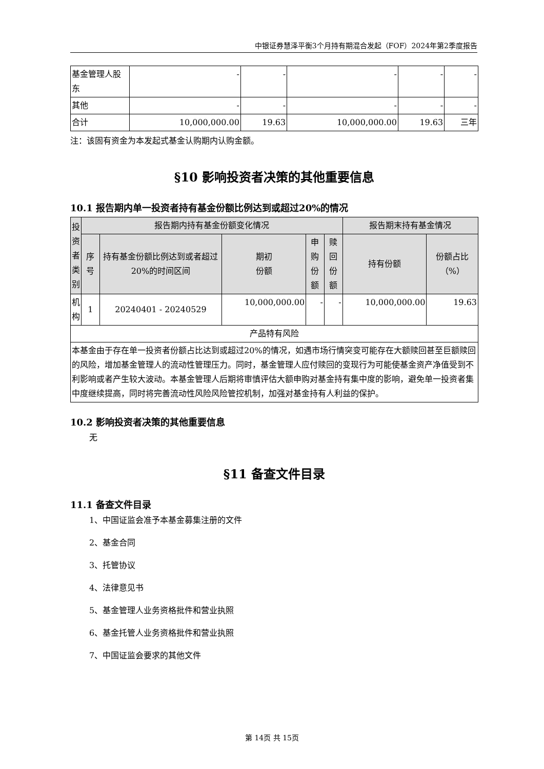中银证券慧泽平衡3个月持有期混合发起（FOF）2024年第2季度报告
| 基金管理人股东 | - | - | - | - | - |
| 其他 | - | - | - | - | - |
| 合计 | 10,000,000.00 | 19.63 | 10,000,000.00 | 19.63 | 三年 |
注：该固有资金为本发起式基金认购期内认购金额。
§10 影响投资者决策的其他重要信息
10.1 报告期内单一投资者持有基金份额比例达到或超过20%的情况
| 投资者类别 | 报告期内持有基金份额变化情况 | | | | | 报告期末持有基金情况 | |
| --- | --- | --- | --- | --- | --- | --- | --- |
| | 序号 | 持有基金份额比例达到或者超过20%的时间区间 | 期初 份额 | 申购 份额 | 赎回 份额 | 持有份额 | 份额占比（%） |
| 机构 | 1 | 20240401 - 20240529 | 10,000,000.00 | - | - | 10,000,000.00 | 19.63 |
| 产品特有风险 | | | | | | | |
| 本基金由于存在单一投资者份额占比达到或超过20%的情况，如遇市场行情突变可能存在大额赎回甚至巨额赎回的风险，增加基金管理人的流动性管理压力。同时，基金管理人应付赎回的变现行为可能使基金资产净值受到不利影响或者产生较大波动。本基金管理人后期将审慎评估大额申购对基金持有集中度的影响，避免单一投资者集中度继续提高，同时将完善流动性风险风险管控机制，加强对基金持有人利益的保护。 | | | | | | | |
10.2 影响投资者决策的其他重要信息
无
§11 备查文件目录
11.1 备查文件目录
1、中国证监会准予本基金募集注册的文件
2、基金合同
3、托管协议
4、法律意见书
5、基金管理人业务资格批件和营业执照
6、基金托管人业务资格批件和营业执照
7、中国证监会要求的其他文件
第 14页 共 15页